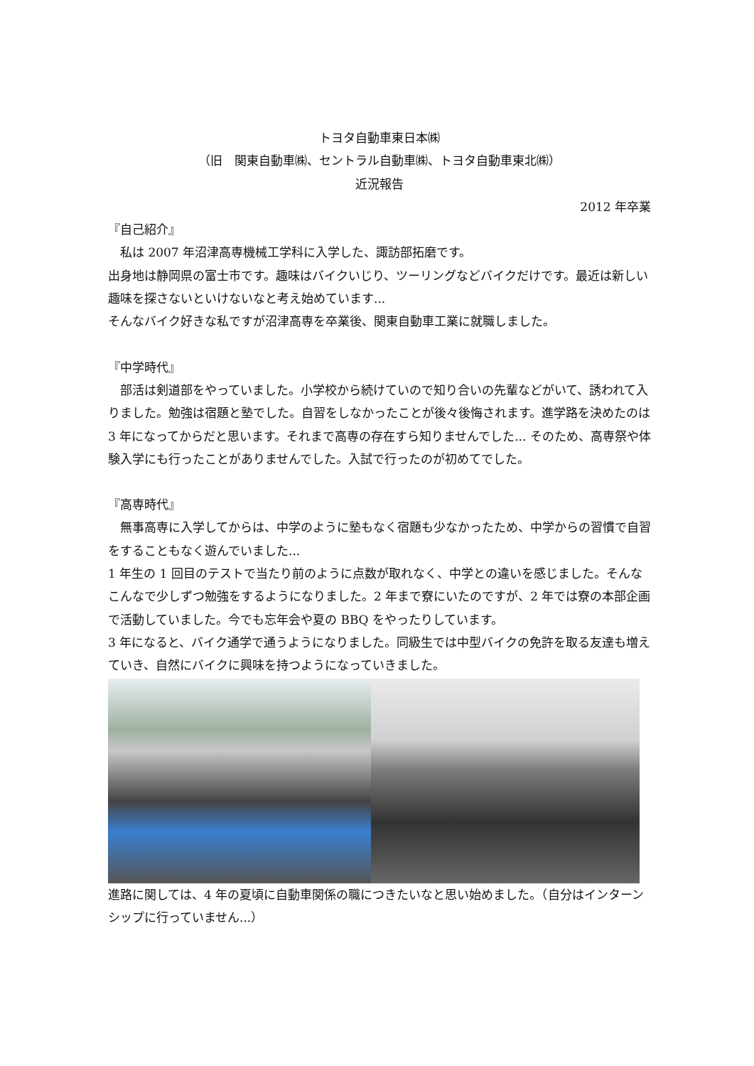トヨタ自動車東日本㈱
（旧　関東自動車㈱、セントラル自動車㈱、トヨタ自動車東北㈱）
近況報告
2012 年卒業
『自己紹介』
　私は 2007 年沼津高専機械工学科に入学した、諏訪部拓磨です。
出身地は静岡県の富士市です。趣味はバイクいじり、ツーリングなどバイクだけです。最近は新しい趣味を探さないといけないなと考え始めています...
そんなバイク好きな私ですが沼津高専を卒業後、関東自動車工業に就職しました。
『中学時代』
　部活は剣道部をやっていました。小学校から続けていので知り合いの先輩などがいて、誘われて入りました。勉強は宿題と塾でした。自習をしなかったことが後々後悔されます。進学路を決めたのは 3 年になってからだと思います。それまで高専の存在すら知りませんでした... そのため、高専祭や体験入学にも行ったことがありませんでした。入試で行ったのが初めてでした。
『高専時代』
　無事高専に入学してからは、中学のように塾もなく宿題も少なかったため、中学からの習慣で自習をすることもなく遊んでいました...
1 年生の 1 回目のテストで当たり前のように点数が取れなく、中学との違いを感じました。そんなこんなで少しずつ勉強をするようになりました。2 年まで寮にいたのですが、2 年では寮の本部企画で活動していました。今でも忘年会や夏の BBQ をやったりしています。
3 年になると、バイク通学で通うようになりました。同級生では中型バイクの免許を取る友達も増えていき、自然にバイクに興味を持つようになっていきました。
進路に関しては、4 年の夏頃に自動車関係の職につきたいなと思い始めました。（自分はインターンシップに行っていません...）